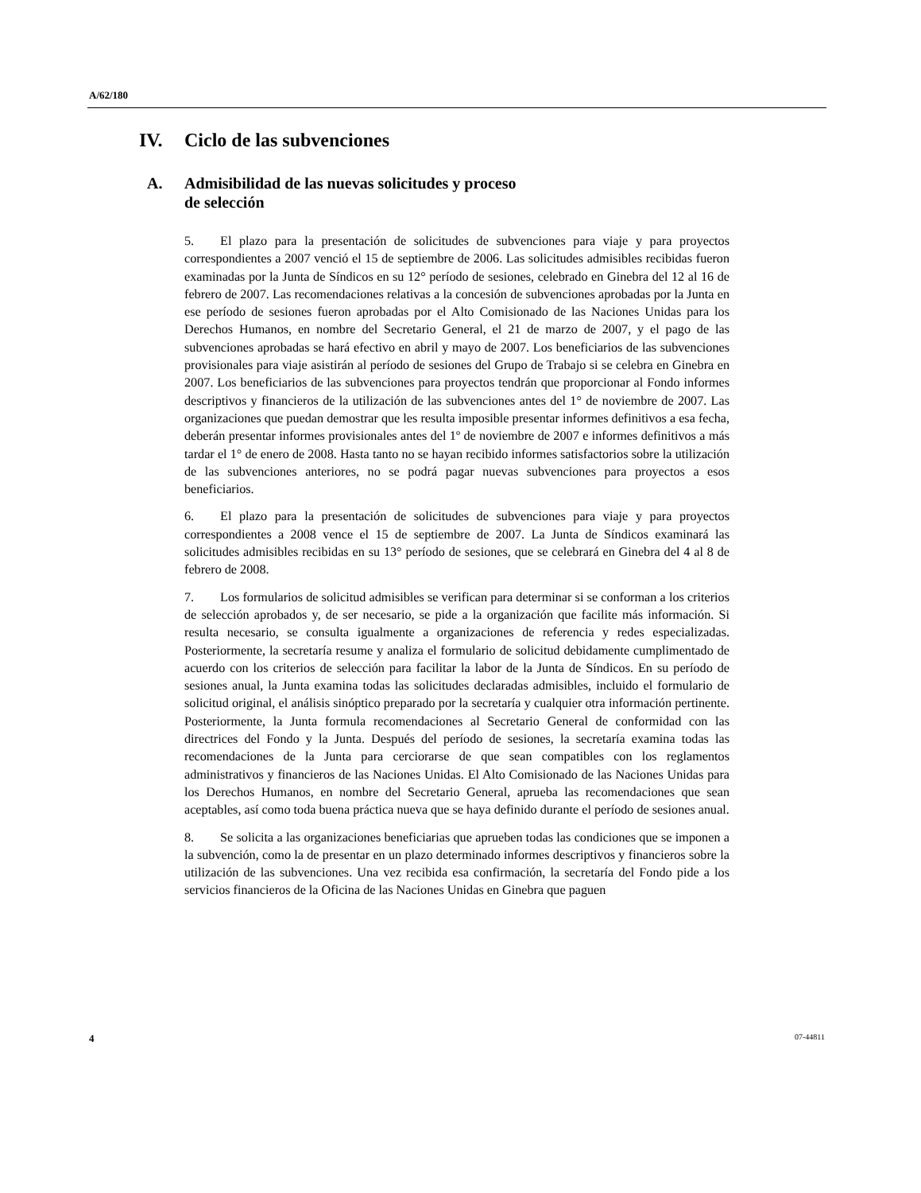A/62/180
IV. Ciclo de las subvenciones
A. Admisibilidad de las nuevas solicitudes y proceso
de selección
5. El plazo para la presentación de solicitudes de subvenciones para viaje y para proyectos correspondientes a 2007 venció el 15 de septiembre de 2006. Las solicitudes admisibles recibidas fueron examinadas por la Junta de Síndicos en su 12° período de sesiones, celebrado en Ginebra del 12 al 16 de febrero de 2007. Las recomendaciones relativas a la concesión de subvenciones aprobadas por la Junta en ese período de sesiones fueron aprobadas por el Alto Comisionado de las Naciones Unidas para los Derechos Humanos, en nombre del Secretario General, el 21 de marzo de 2007, y el pago de las subvenciones aprobadas se hará efectivo en abril y mayo de 2007. Los beneficiarios de las subvenciones provisionales para viaje asistirán al período de sesiones del Grupo de Trabajo si se celebra en Ginebra en 2007. Los beneficiarios de las subvenciones para proyectos tendrán que proporcionar al Fondo informes descriptivos y financieros de la utilización de las subvenciones antes del 1° de noviembre de 2007. Las organizaciones que puedan demostrar que les resulta imposible presentar informes definitivos a esa fecha, deberán presentar informes provisionales antes del 1º de noviembre de 2007 e informes definitivos a más tardar el 1° de enero de 2008. Hasta tanto no se hayan recibido informes satisfactorios sobre la utilización de las subvenciones anteriores, no se podrá pagar nuevas subvenciones para proyectos a esos beneficiarios.
6. El plazo para la presentación de solicitudes de subvenciones para viaje y para proyectos correspondientes a 2008 vence el 15 de septiembre de 2007. La Junta de Síndicos examinará las solicitudes admisibles recibidas en su 13° período de sesiones, que se celebrará en Ginebra del 4 al 8 de febrero de 2008.
7. Los formularios de solicitud admisibles se verifican para determinar si se conforman a los criterios de selección aprobados y, de ser necesario, se pide a la organización que facilite más información. Si resulta necesario, se consulta igualmente a organizaciones de referencia y redes especializadas. Posteriormente, la secretaría resume y analiza el formulario de solicitud debidamente cumplimentado de acuerdo con los criterios de selección para facilitar la labor de la Junta de Síndicos. En su período de sesiones anual, la Junta examina todas las solicitudes declaradas admisibles, incluido el formulario de solicitud original, el análisis sinóptico preparado por la secretaría y cualquier otra información pertinente. Posteriormente, la Junta formula recomendaciones al Secretario General de conformidad con las directrices del Fondo y la Junta. Después del período de sesiones, la secretaría examina todas las recomendaciones de la Junta para cerciorarse de que sean compatibles con los reglamentos administrativos y financieros de las Naciones Unidas. El Alto Comisionado de las Naciones Unidas para los Derechos Humanos, en nombre del Secretario General, aprueba las recomendaciones que sean aceptables, así como toda buena práctica nueva que se haya definido durante el período de sesiones anual.
8. Se solicita a las organizaciones beneficiarias que aprueben todas las condiciones que se imponen a la subvención, como la de presentar en un plazo determinado informes descriptivos y financieros sobre la utilización de las subvenciones. Una vez recibida esa confirmación, la secretaría del Fondo pide a los servicios financieros de la Oficina de las Naciones Unidas en Ginebra que paguen
4 07-44811